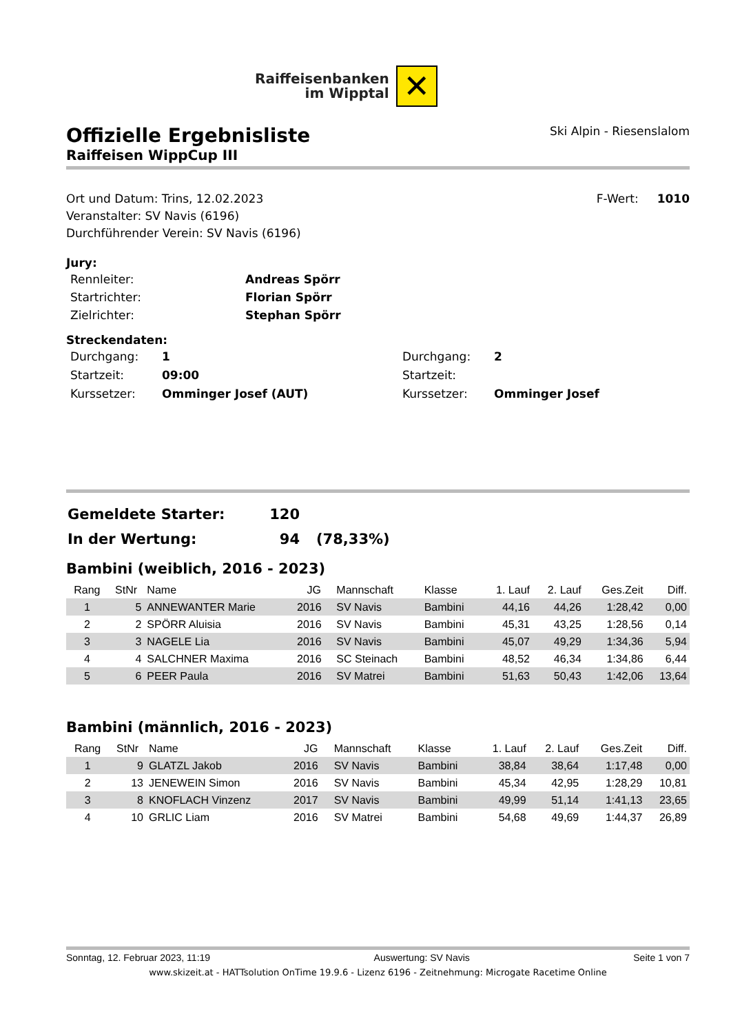Raiffeisenbanken
im Wipptal
✕
Offizielle Ergebnisliste
Raiffeisen WippCup III
Ski Alpin - Riesenslalom
Ort und Datum: Trins, 12.02.2023
Veranstalter: SV Navis (6196)
Durchführender Verein: SV Navis (6196)
F-Wert: 1010
Jury:
| Rennleiter: | Andreas Spörr |
| Startrichter: | Florian Spörr |
| Zielrichter: | Stephan Spörr |
Streckendaten:
| Durchgang: | 1 | Durchgang: | 2 |
| Startzeit: | 09:00 | Startzeit: | |
| Kurssetzer: | Omminger Josef (AUT) | Kurssetzer: | Omminger Josef |
| Gemeldete Starter: | 120 | |
| In der Wertung: | 94 | (78,33%) |
Bambini (weiblich, 2016 - 2023)
| Rang | StNr | Name | JG | Mannschaft | Klasse | 1. Lauf | 2. Lauf | Ges.Zeit | Diff. |
| --- | --- | --- | --- | --- | --- | --- | --- | --- | --- |
| 1 | 5 | ANNEWANTER Marie | 2016 | SV Navis | Bambini | 44,16 | 44,26 | 1:28,42 | 0,00 |
| 2 | 2 | SPÖRR Aluisia | 2016 | SV Navis | Bambini | 45,31 | 43,25 | 1:28,56 | 0,14 |
| 3 | 3 | NAGELE Lia | 2016 | SV Navis | Bambini | 45,07 | 49,29 | 1:34,36 | 5,94 |
| 4 | 4 | SALCHNER Maxima | 2016 | SC Steinach | Bambini | 48,52 | 46,34 | 1:34,86 | 6,44 |
| 5 | 6 | PEER Paula | 2016 | SV Matrei | Bambini | 51,63 | 50,43 | 1:42,06 | 13,64 |
Bambini (männlich, 2016 - 2023)
| Rang | StNr | Name | JG | Mannschaft | Klasse | 1. Lauf | 2. Lauf | Ges.Zeit | Diff. |
| --- | --- | --- | --- | --- | --- | --- | --- | --- | --- |
| 1 | 9 | GLATZL Jakob | 2016 | SV Navis | Bambini | 38,84 | 38,64 | 1:17,48 | 0,00 |
| 2 | 13 | JENEWEIN Simon | 2016 | SV Navis | Bambini | 45,34 | 42,95 | 1:28,29 | 10,81 |
| 3 | 8 | KNOFLACH Vinzenz | 2017 | SV Navis | Bambini | 49,99 | 51,14 | 1:41,13 | 23,65 |
| 4 | 10 | GRLIC Liam | 2016 | SV Matrei | Bambini | 54,68 | 49,69 | 1:44,37 | 26,89 |
Sonntag, 12. Februar 2023, 11:19 Auswertung: SV Navis Seite 1 von 7
www.skizeit.at - HATTsolution OnTime 19.9.6 - Lizenz 6196 - Zeitnehmung: Microgate Racetime Online